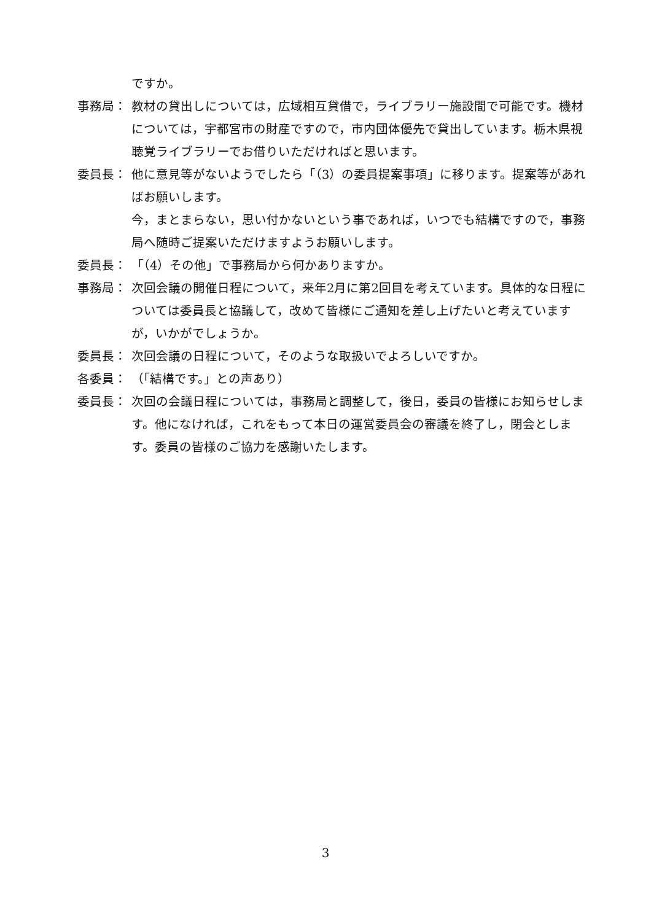ですか。
事務局： 教材の貸出しについては，広域相互貸借で，ライブラリー施設間で可能です。機材については，宇都宮市の財産ですので，市内団体優先で貸出しています。栃木県視聴覚ライブラリーでお借りいただければと思います。
委員長： 他に意見等がないようでしたら「（3）の委員提案事項」に移ります。提案等があればお願いします。
今，まとまらない，思い付かないという事であれば，いつでも結構ですので，事務局へ随時ご提案いただけますようお願いします。
委員長： 「（4）その他」で事務局から何かありますか。
事務局： 次回会議の開催日程について，来年2月に第2回目を考えています。具体的な日程については委員長と協議して，改めて皆様にご通知を差し上げたいと考えていますが，いかがでしょうか。
委員長： 次回会議の日程について，そのような取扱いでよろしいですか。
各委員： （「結構です。」との声あり）
委員長： 次回の会議日程については，事務局と調整して，後日，委員の皆様にお知らせします。他になければ，これをもって本日の運営委員会の審議を終了し，閉会とします。委員の皆様のご協力を感謝いたします。
3